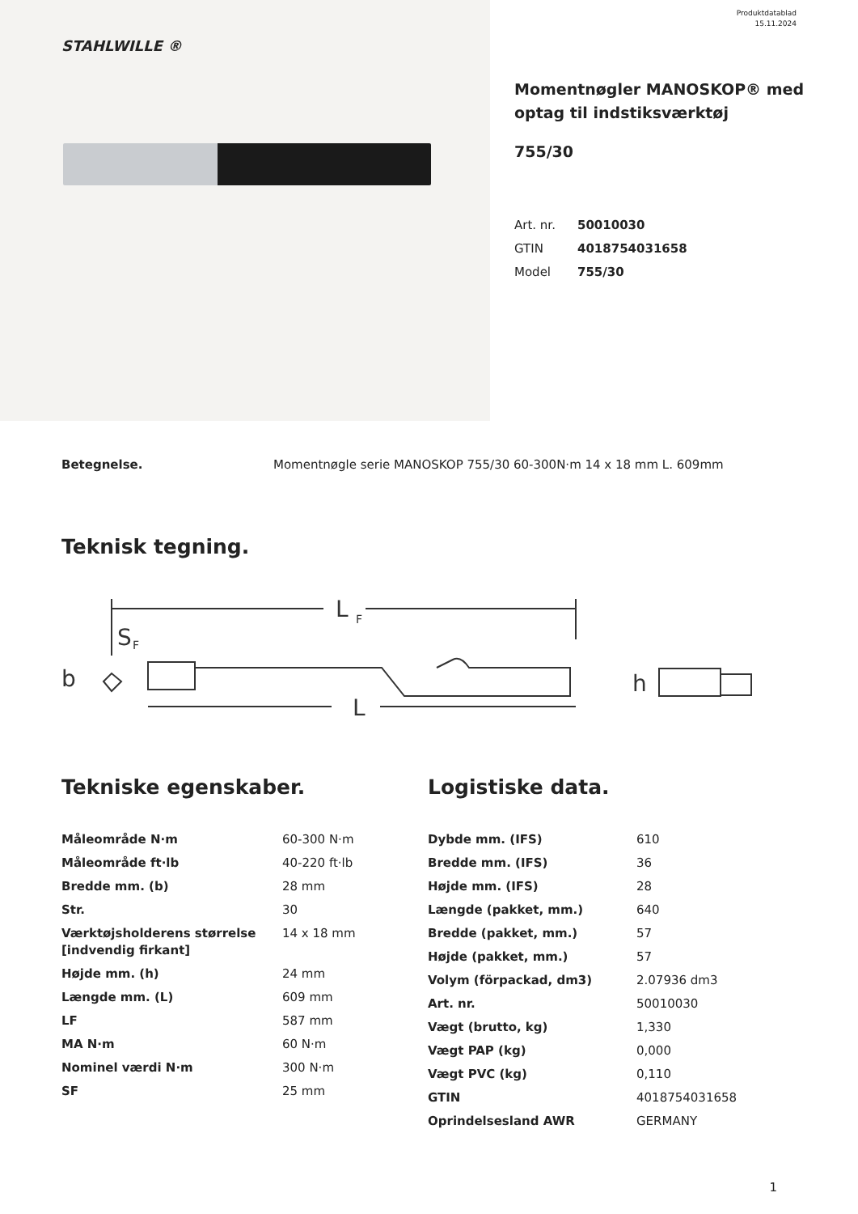Produktdatablad
15.11.2024
STAHLWILLE ®
Momentnøgler MANOSKOP® med optag til indstiksværktøj
755/30
Art. nr. 50010030
GTIN 4018754031658
Model 755/30
Betegnelse. Momentnøgle serie MANOSKOP 755/30 60-300N·m 14 x 18 mm L. 609mm
Teknisk tegning.
L
F
S
F
b
L
h
Tekniske egenskaber.
| Måleområde N·m | 60-300 N·m |
| Måleområde ft·lb | 40-220 ft·lb |
| Bredde mm. (b) | 28 mm |
| Str. | 30 |
| Værktøjsholderens størrelse [indvendig firkant] | 14 x 18 mm |
| Højde mm. (h) | 24 mm |
| Længde mm. (L) | 609 mm |
| LF | 587 mm |
| MA N·m | 60 N·m |
| Nominel værdi N·m | 300 N·m |
| SF | 25 mm |
Logistiske data.
| Dybde mm. (IFS) | 610 |
| Bredde mm. (IFS) | 36 |
| Højde mm. (IFS) | 28 |
| Længde (pakket, mm.) | 640 |
| Bredde (pakket, mm.) | 57 |
| Højde (pakket, mm.) | 57 |
| Volym (förpackad, dm3) | 2.07936 dm3 |
| Art. nr. | 50010030 |
| Vægt (brutto, kg) | 1,330 |
| Vægt PAP (kg) | 0,000 |
| Vægt PVC (kg) | 0,110 |
| GTIN | 4018754031658 |
| Oprindelsesland AWR | GERMANY |
1